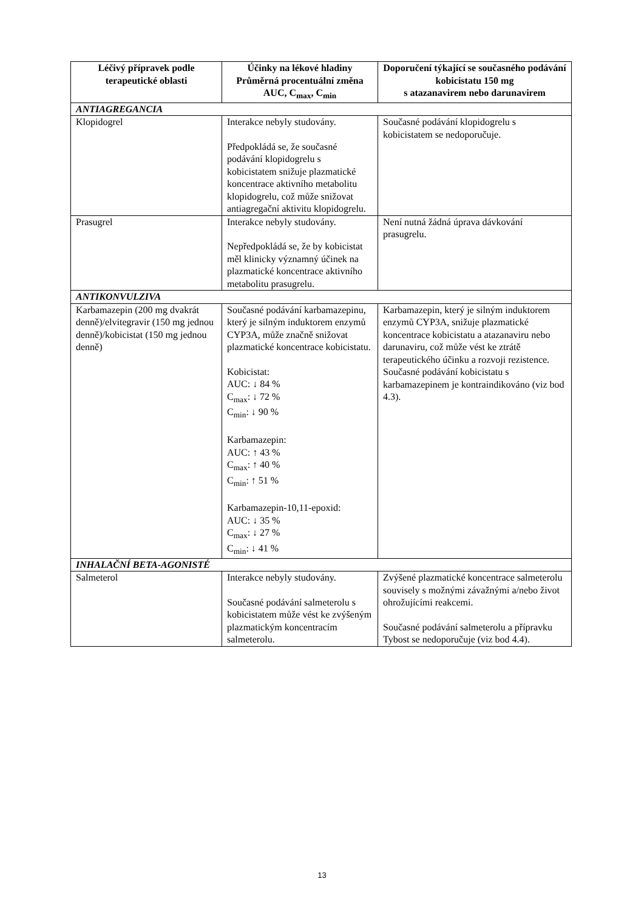| Léčivý přípravek podle terapeutické oblasti | Účinky na lékové hladiny Průměrná procentuální změna AUC, C<sub>max</sub>, C<sub>min</sub> | Doporučení týkající se současného podávání kobicistatu 150 mg s atazanavirem nebo darunavirem |
| --- | --- | --- |
| ANTIAGREGANCIA | | |
| Klopidogrel | Interakce nebyly studovány. Předpokládá se, že současné podávání klopidogrelu s kobicistatem snižuje plazmatické koncentrace aktivního metabolitu klopidogrelu, což může snižovat antiagregační aktivitu klopidogrelu. | Současné podávání klopidogrelu s kobicistatem se nedoporučuje. |
| Prasugrel | Interakce nebyly studovány. Nepředpokládá se, že by kobicistat měl klinicky významný účinek na plazmatické koncentrace aktivního metabolitu prasugrelu. | Není nutná žádná úprava dávkování prasugrelu. |
| ANTIKONVULZIVA | | |
| Karbamazepin (200 mg dvakrát denně)/elvitegravir (150 mg jednou denně)/kobicistat (150 mg jednou denně) | Současné podávání karbamazepinu, který je silným induktorem enzymů CYP3A, může značně snižovat plazmatické koncentrace kobicistatu. Kobicistat: AUC: ↓ 84 % C<sub>max</sub>: ↓ 72 % C<sub>min</sub>: ↓ 90 % Karbamazepin: AUC: ↑ 43 % C<sub>max</sub>: ↑ 40 % C<sub>min</sub>: ↑ 51 % Karbamazepin-10,11-epoxid: AUC: ↓ 35 % C<sub>max</sub>: ↓ 27 % C<sub>min</sub>: ↓ 41 % | Karbamazepin, který je silným induktorem enzymů CYP3A, snižuje plazmatické koncentrace kobicistatu a atazanaviru nebo darunaviru, což může vést ke ztrátě terapeutického účinku a rozvoji rezistence. Současné podávání kobicistatu s karbamazepinem je kontraindikováno (viz bod 4.3). |
| INHALAČNÍ BETA-AGONISTÉ | | |
| Salmeterol | Interakce nebyly studovány. Současné podávání salmeterolu s kobicistatem může vést ke zvýšeným plazmatickým koncentracím salmeterolu. | Zvýšené plazmatické koncentrace salmeterolu souvisely s možnými závažnými a/nebo život ohrožujícími reakcemi. Současné podávání salmeterolu a přípravku Tybost se nedoporučuje (viz bod 4.4). |
13